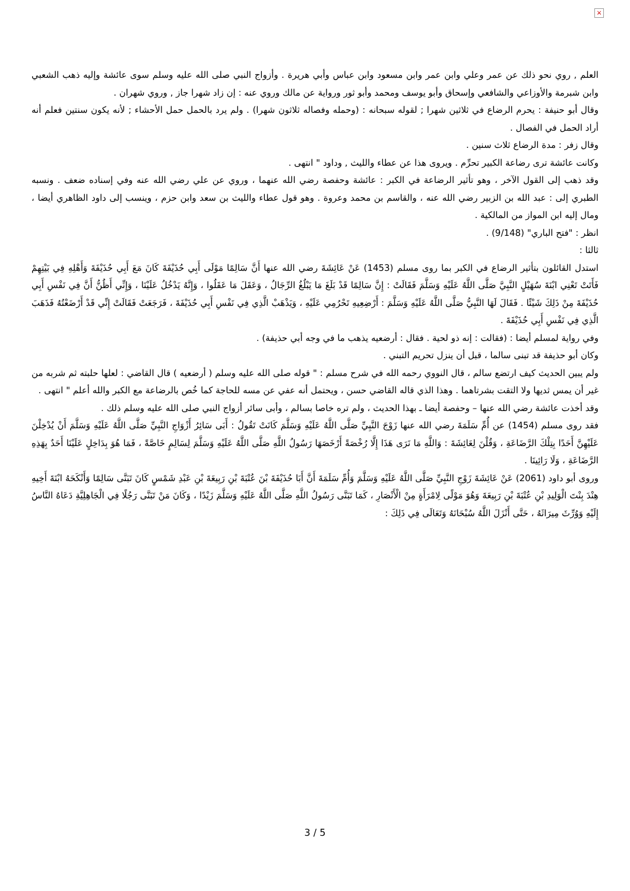×
العلم , روي نحو ذلك عن عمر وعلي وابن عمر وابن مسعود وابن عباس وأبي هريرة . وأزواج النبي صلى الله عليه وسلم سوى عائشة وإليه ذهب الشعبي وابن شبرمة والأوزاعي والشافعي وإسحاق وأبو يوسف ومحمد وأبو ثور ورواية عن مالك وروي عنه : إن زاد شهرا جاز , وروي شهران .
وقال أبو حنيفة : يحرم الرضاع في ثلاثين شهرا ; لقوله سبحانه : (وحمله وفصاله ثلاثون شهرا) . ولم يرد بالحمل حمل الأحشاء ; لأنه يكون سنتين فعلم أنه أراد الحمل في الفصال .
وقال زفر : مدة الرضاع ثلاث سنين .
وكانت عائشة ترى رضاعة الكبير تحرِّم . ويروى هذا عن عطاء والليث , وداود " انتهى .
وقد ذهب إلى القول الآخر ، وهو تأثير الرضاعة في الكبر : عائشة وحفصة رضي الله عنهما ، وروي عن علي رضي الله عنه وفي إسناده ضعف . ونسبه الطبري إلى : عبد الله بن الزبير رضي الله عنه ، والقاسم بن محمد وعروة . وهو قول عطاء والليث بن سعد وابن حزم ، وينسب إلى داود الظاهري أيضا ، ومال إليه ابن المواز من المالكية .
انظر : "فتح الباري" (9/148) .
ثالثا :
استدل القائلون بتأثير الرضاع في الكبر بما روى مسلم (1453) عَنْ عَائِشَةَ رضي الله عنها أَنَّ سَالِمًا مَوْلَى أَبِي حُذَيْفَةَ كَانَ مَعَ أَبِي حُذَيْفَةَ وَأَهْلِهِ فِي بَيْتِهِمْ فَأَتَتْ تَعْنِي ابْنَةَ سُهَيْلٍ النَّبِيَّ صَلَّى اللَّهُ عَلَيْهِ وَسَلَّمَ فَقَالَتْ : إِنَّ سَالِمًا قَدْ بَلَغَ مَا يَبْلُغُ الرِّجَالُ ، وَعَقَلَ مَا عَقَلُوا ، وَإِنَّهُ يَدْخُلُ عَلَيْنَا ، وَإِنِّي أَظُنُّ أَنَّ فِي نَفْسِ أَبِي حُذَيْفَةَ مِنْ ذَلِكَ شَيْئًا . فَقَالَ لَهَا النَّبِيُّ صَلَّى اللَّهُ عَلَيْهِ وَسَلَّمَ : أَرْضِعِيهِ تَحْرُمِي عَلَيْهِ ، وَيَذْهَبْ الَّذِي فِي نَفْسِ أَبِي حُذَيْفَةَ ، فَرَجَعَتْ فَقَالَتْ إِنِّي قَدْ أَرْضَعْتُهُ فَذَهَبَ الَّذِي فِي نَفْسِ أَبِي حُذَيْفَةَ .
وفي رواية لمسلم أيضا : (فقالت : إنه ذو لحية . فقال : أرضعيه يذهب ما في وجه أبي حذيفة) .
وكان أبو حذيفة قد تبنى سالما ، قبل أن ينزل تحريم التبني .
ولم يبين الحديث كيف ارتضع سالم ، قال النووي رحمه الله في شرح مسلم : " قوله صلى الله عليه وسلم ( أرضعيه ) قال القاضي : لعلها حلبته ثم شربه من غير أن يمس ثديها ولا التقت بشرتاهما . وهذا الذي قاله القاضي حسن ، ويحتمل أنه عفي عن مسه للحاجة كما خُص بالرضاعة مع الكبر والله أعلم " انتهى .
وقد أخذت عائشة رضي الله عنها – وحفصة أيضا ـ بهذا الحديث ، ولم تره خاصا بسالم ، وأبى سائر أزواج النبي صلى الله عليه وسلم ذلك .
فقد روى مسلم (1454) عن أُمِّ سَلَمَةَ رضي الله عنها زَوْجَ النَّبِيِّ صَلَّى اللَّهُ عَلَيْهِ وَسَلَّمَ كَانَتْ تَقُولُ : أَبَى سَائِرُ أَزْوَاجِ النَّبِيِّ صَلَّى اللَّهُ عَلَيْهِ وَسَلَّمَ أَنْ يُدْخِلْنَ عَلَيْهِنَّ أَحَدًا بِتِلْكَ الرَّضَاعَةِ ، وَقُلْنَ لِعَائِشَةَ : وَاللَّهِ مَا نَرَى هَذَا إِلَّا رُخْصَةً أَرْخَصَهَا رَسُولُ اللَّهِ صَلَّى اللَّهُ عَلَيْهِ وَسَلَّمَ لِسَالِمٍ خَاصَّةً ، فَمَا هُوَ بِدَاخِلٍ عَلَيْنَا أَحَدٌ بِهَذِهِ الرَّضَاعَةِ ، وَلَا رَائِينَا .
وروى أبو داود (2061) عَنْ عَائِشَةَ زَوْجِ النَّبِيِّ صَلَّى اللَّهُ عَلَيْهِ وَسَلَّمَ وَأُمِّ سَلَمَةَ أَنَّ أَبَا حُذَيْفَةَ بْنَ عُتْبَةَ بْنِ رَبِيعَةَ بْنِ عَبْدِ شَمْسٍ كَانَ تَبَنَّى سَالِمًا وَأَنْكَحَهُ ابْنَةَ أَخِيهِ هِنْدَ بِنْتَ الْوَلِيدِ بْنِ عُتْبَةَ بْنِ رَبِيعَةَ وَهُوَ مَوْلًى لِامْرَأَةٍ مِنْ الْأَنْصَارِ ، كَمَا تَبَنَّى رَسُولُ اللَّهِ صَلَّى اللَّهُ عَلَيْهِ وَسَلَّمَ زَيْدًا ، وَكَانَ مَنْ تَبَنَّى رَجُلًا فِي الْجَاهِلِيَّةِ دَعَاهُ النَّاسُ إِلَيْهِ وَوُرِّثَ مِيرَاثَهُ ، حَتَّى أَنْزَلَ اللَّهُ سُبْحَانَهُ وَتَعَالَى فِي ذَلِكَ :
3 / 5